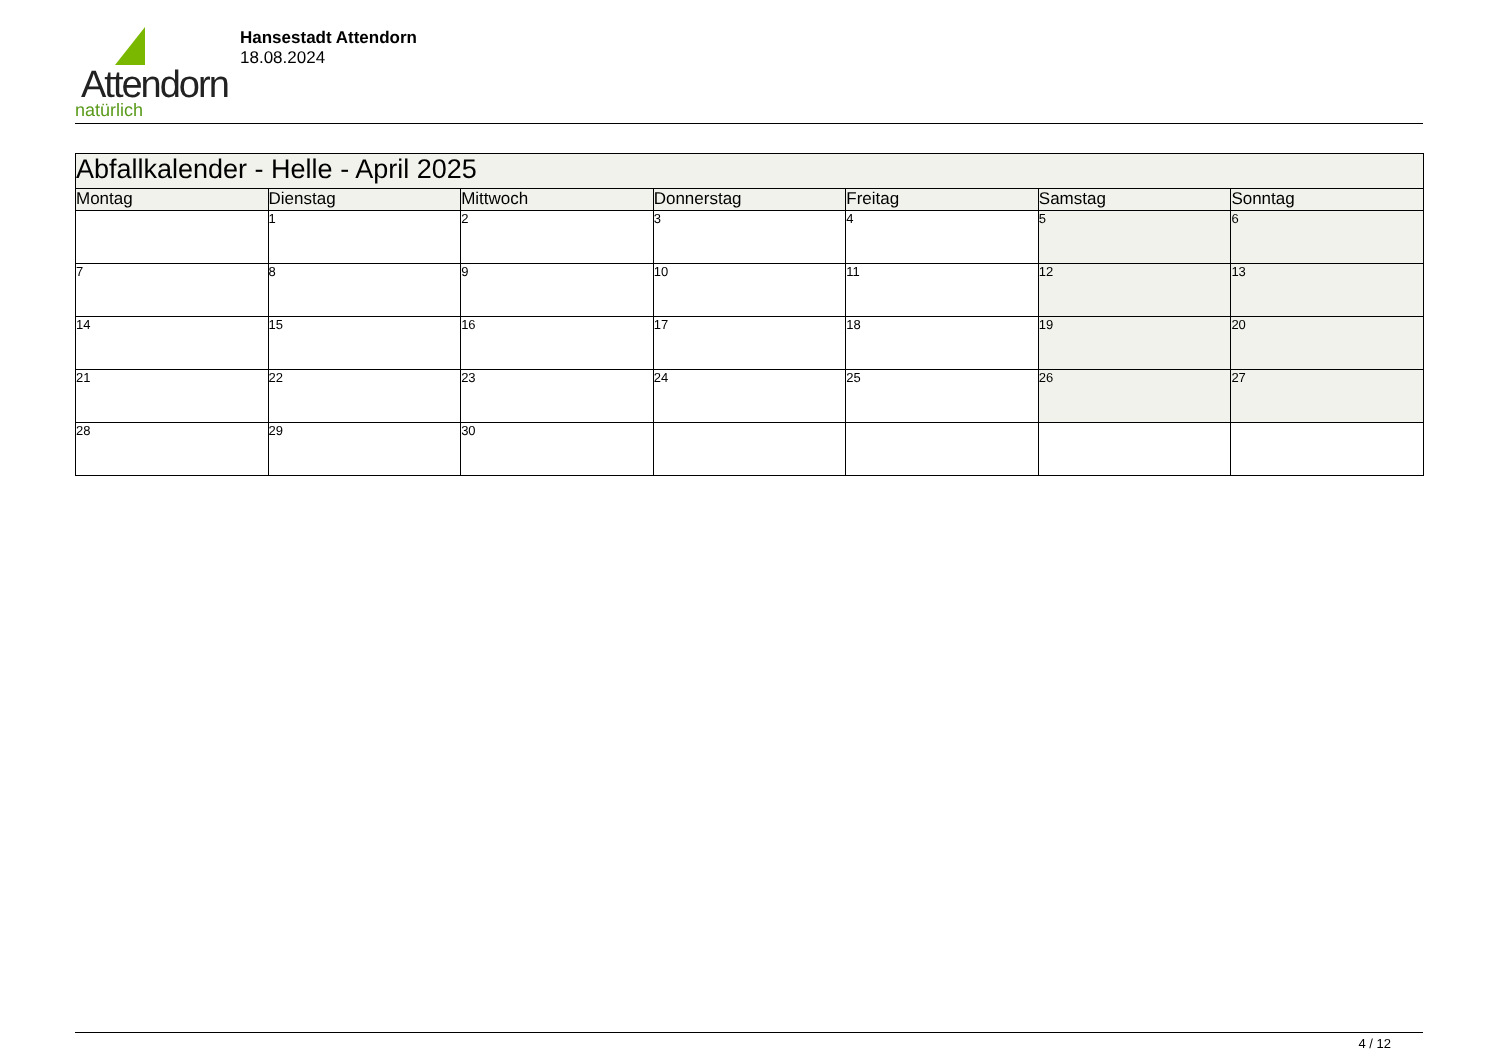Attendorn
natürlich
Hansestadt Attendorn
18.08.2024
| Abfallkalender - Helle - April 2025 | | | | | | |
| Montag | Dienstag | Mittwoch | Donnerstag | Freitag | Samstag | Sonntag |
| | 1 | 2 | 3 | 4 | 5 | 6 |
| 7 | 8 | 9 | 10 | 11 | 12 | 13 |
| 14 | 15 | 16 | 17 | 18 | 19 | 20 |
| 21 | 22 | 23 | 24 | 25 | 26 | 27 |
| 28 | 29 | 30 | | | | |
4 / 12